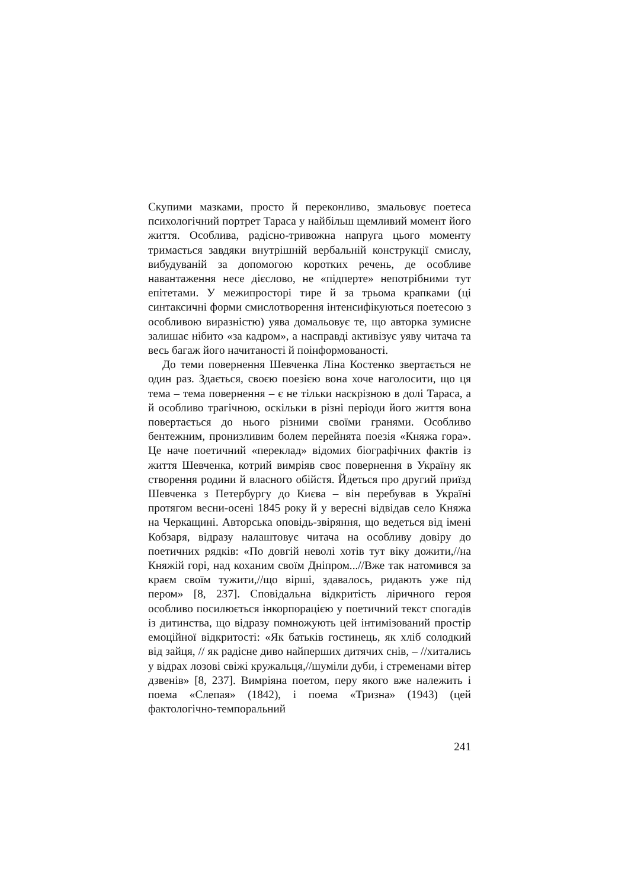Скупими мазками, просто й переконливо, змальовує поетеса психологічний портрет Тараса у найбільш щемливий момент його життя. Особлива, радісно-тривожна напруга цього моменту тримається завдяки внутрішній вербальній конструкції смислу, вибудуваній за допомогою коротких речень, де особливе навантаження несе дієслово, не «підперте» непотрібними тут епітетами. У межипросторі тире й за трьома крапками (ці синтаксичні форми смислотворення інтенсифікуються поетесою з особливою виразністю) уява домальовує те, що авторка зумисне залишає нібито «за кадром», а насправді активізує уяву читача та весь багаж його начитаності й поінформованості.
До теми повернення Шевченка Ліна Костенко звертається не один раз. Здається, своєю поезією вона хоче наголосити, що ця тема – тема повернення – є не тільки наскрізною в долі Тараса, а й особливо трагічною, оскільки в різні періоди його життя вона повертається до нього різними своїми гранями. Особливо бентежним, пронизливим болем перейнята поезія «Княжа гора». Це наче поетичний «переклад» відомих біографічних фактів із життя Шевченка, котрий вимріяв своє повернення в Україну як створення родини й власного обійстя. Йдеться про другий приїзд Шевченка з Петербургу до Києва – він перебував в Україні протягом весни-осені 1845 року й у вересні відвідав село Княжа на Черкащині. Авторська оповідь-звіряння, що ведеться від імені Кобзаря, відразу налаштовує читача на особливу довіру до поетичних рядків: «По довгій неволі хотів тут віку дожити,//на Княжій горі, над коханим своїм Дніпром...//Вже так натомився за краєм своїм тужити,//що вірші, здавалось, ридають уже під пером» [8, 237]. Сповідальна відкритість ліричного героя особливо посилюється інкорпорацією у поетичний текст спогадів із дитинства, що відразу помножують цей інтимізований простір емоційної відкритості: «Як батьків гостинець, як хліб солодкий від зайця, // як радісне диво найперших дитячих снів, – //хитались у відрах лозові свіжі кружальця,//шуміли дуби, і стременами вітер дзвенів» [8, 237]. Вимріяна поетом, перу якого вже належить і поема «Слепая» (1842), і поема «Тризна» (1943) (цей фактологічно-темпоральний
241